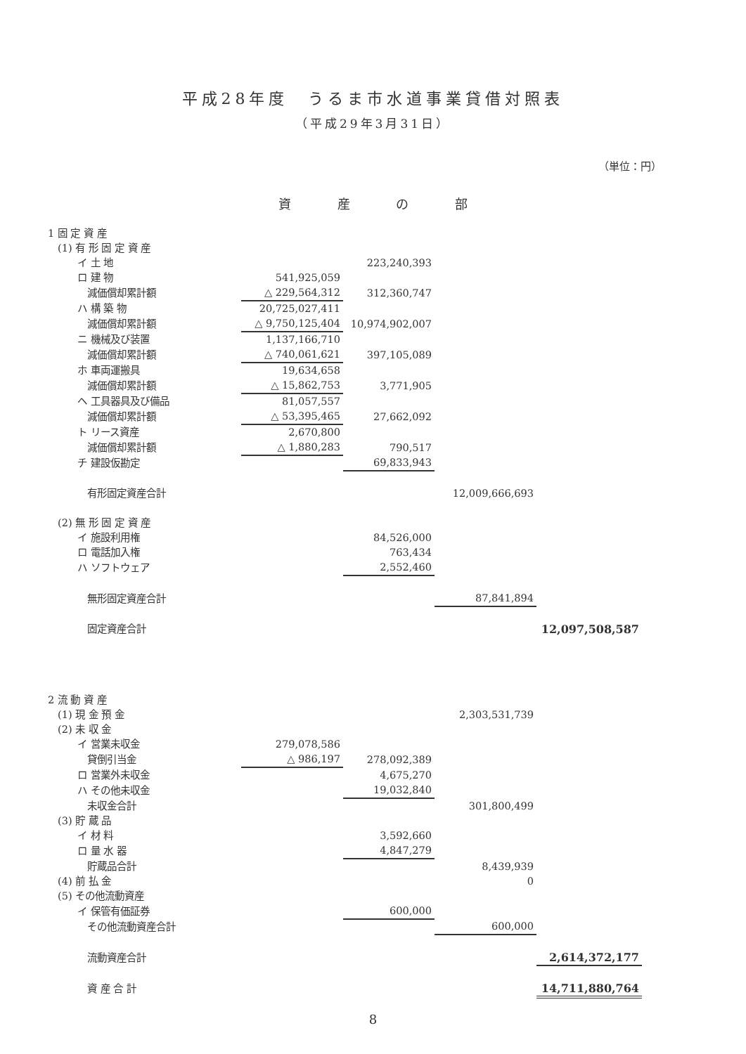平成28年度　うるま市水道事業貸借対照表
（平成29年3月31日）
（単位：円）
資 産 の 部
| 1 固 定 資 産 | | | | |
| (1) 有 形 固 定 資 産 | | | | |
| イ 土 地 | | 223,240,393 | | |
| ロ 建 物 | 541,925,059 | | | |
| 減価償却累計額 | △ 229,564,312 | 312,360,747 | | |
| ハ 構 築 物 | 20,725,027,411 | | | |
| 減価償却累計額 | △ 9,750,125,404 | 10,974,902,007 | | |
| ニ 機械及び装置 | 1,137,166,710 | | | |
| 減価償却累計額 | △ 740,061,621 | 397,105,089 | | |
| ホ 車両運搬具 | 19,634,658 | | | |
| 減価償却累計額 | △ 15,862,753 | 3,771,905 | | |
| ヘ 工具器具及び備品 | 81,057,557 | | | |
| 減価償却累計額 | △ 53,395,465 | 27,662,092 | | |
| ト リース資産 | 2,670,800 | | | |
| 減価償却累計額 | △ 1,880,283 | 790,517 | | |
| チ 建設仮勘定 | | 69,833,943 | | |
| 有形固定資産合計 | | | 12,009,666,693 | |
| (2) 無 形 固 定 資 産 | | | | |
| イ 施設利用権 | | 84,526,000 | | |
| ロ 電話加入権 | | 763,434 | | |
| ハ ソフトウェア | | 2,552,460 | | |
| 無形固定資産合計 | | | 87,841,894 | |
| 固定資産合計 | | | | 12,097,508,587 |
| 2 流 動 資 産 | | | | |
| (1) 現 金 預 金 | | | 2,303,531,739 | |
| (2) 未 収 金 | | | | |
| イ 営業未収金 | 279,078,586 | | | |
| 貸倒引当金 | △ 986,197 | 278,092,389 | | |
| ロ 営業外未収金 | | 4,675,270 | | |
| ハ その他未収金 | | 19,032,840 | | |
| 未収金合計 | | | 301,800,499 | |
| (3) 貯 蔵 品 | | | | |
| イ 材 料 | | 3,592,660 | | |
| ロ 量 水 器 | | 4,847,279 | | |
| 貯蔵品合計 | | | 8,439,939 | |
| (4) 前 払 金 | | | 0 | |
| (5) その他流動資産 | | | | |
| イ 保管有価証券 | | 600,000 | | |
| その他流動資産合計 | | | 600,000 | |
| 流動資産合計 | | | | 2,614,372,177 |
| 資 産 合 計 | | | | 14,711,880,764 |
8